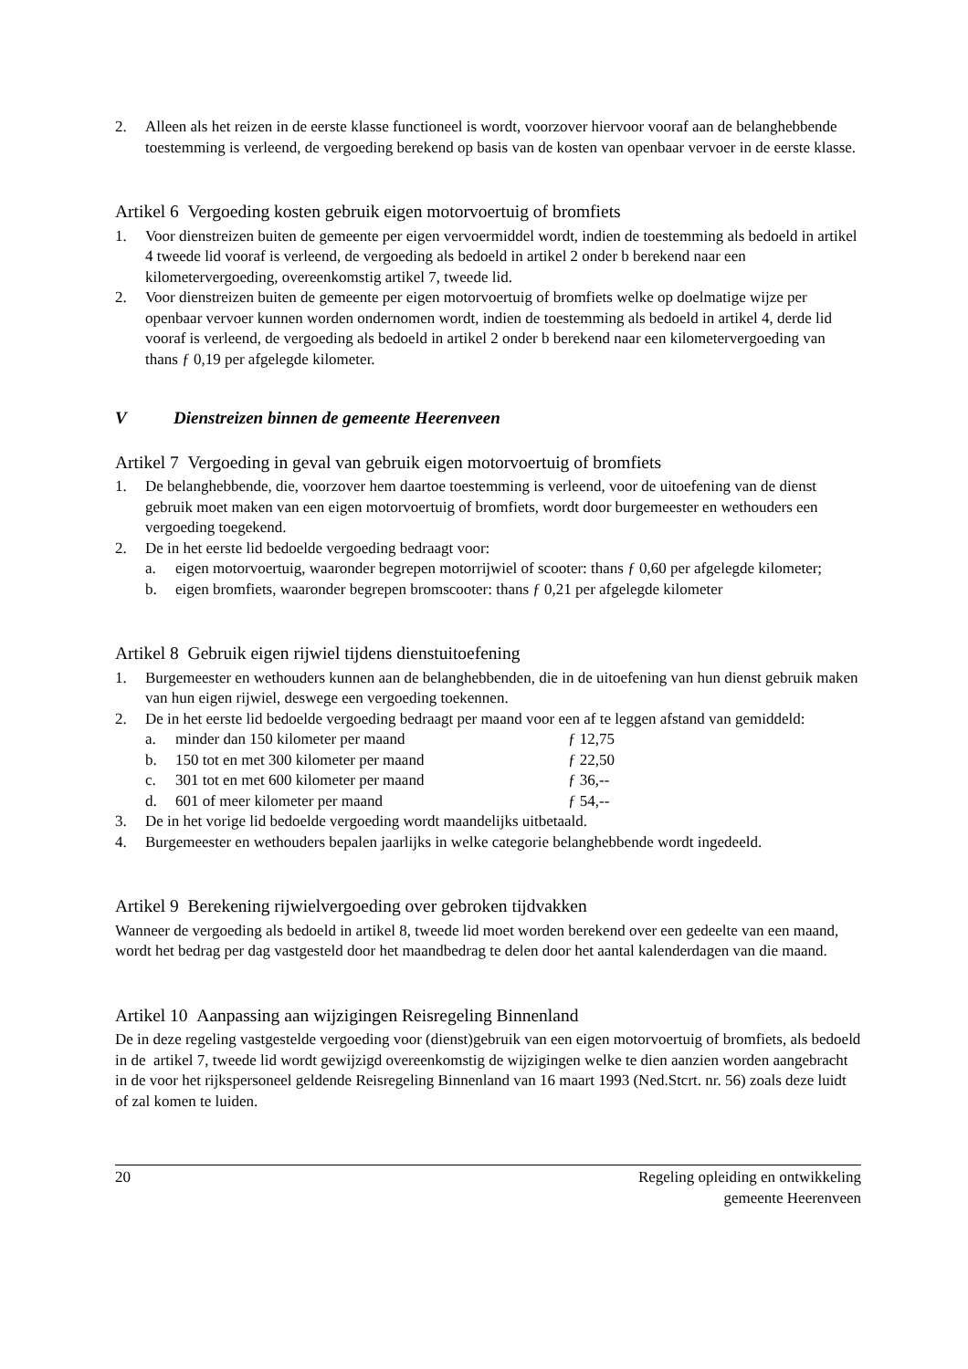2. Alleen als het reizen in de eerste klasse functioneel is wordt, voorzover hiervoor vooraf aan de belanghebbende toestemming is verleend, de vergoeding berekend op basis van de kosten van openbaar vervoer in de eerste klasse.
Artikel 6 Vergoeding kosten gebruik eigen motorvoertuig of bromfiets
1. Voor dienstreizen buiten de gemeente per eigen vervoermiddel wordt, indien de toestemming als bedoeld in artikel 4 tweede lid vooraf is verleend, de vergoeding als bedoeld in artikel 2 onder b berekend naar een kilometervergoeding, overeenkomstig artikel 7, tweede lid.
2. Voor dienstreizen buiten de gemeente per eigen motorvoertuig of bromfiets welke op doelmatige wijze per openbaar vervoer kunnen worden ondernomen wordt, indien de toestemming als bedoeld in artikel 4, derde lid vooraf is verleend, de vergoeding als bedoeld in artikel 2 onder b berekend naar een kilometervergoeding van thans ƒ 0,19 per afgelegde kilometer.
V Dienstreizen binnen de gemeente Heerenveen
Artikel 7 Vergoeding in geval van gebruik eigen motorvoertuig of bromfiets
1. De belanghebbende, die, voorzover hem daartoe toestemming is verleend, voor de uitoefening van de dienst gebruik moet maken van een eigen motorvoertuig of bromfiets, wordt door burgemeester en wethouders een vergoeding toegekend.
2. De in het eerste lid bedoelde vergoeding bedraagt voor:
a. eigen motorvoertuig, waaronder begrepen motorrijwiel of scooter: thans ƒ 0,60 per afgelegde kilometer;
b. eigen bromfiets, waaronder begrepen bromscooter: thans ƒ 0,21 per afgelegde kilometer
Artikel 8 Gebruik eigen rijwiel tijdens dienstuitoefening
1. Burgemeester en wethouders kunnen aan de belanghebbenden, die in de uitoefening van hun dienst gebruik maken van hun eigen rijwiel, deswege een vergoeding toekennen.
2. De in het eerste lid bedoelde vergoeding bedraagt per maand voor een af te leggen afstand van gemiddeld:
a. minder dan 150 kilometer per maand ƒ 12,75
b. 150 tot en met 300 kilometer per maand ƒ 22,50
c. 301 tot en met 600 kilometer per maand ƒ 36,--
d. 601 of meer kilometer per maand ƒ 54,--
3. De in het vorige lid bedoelde vergoeding wordt maandelijks uitbetaald.
4. Burgemeester en wethouders bepalen jaarlijks in welke categorie belanghebbende wordt ingedeeld.
Artikel 9 Berekening rijwielvergoeding over gebroken tijdvakken
Wanneer de vergoeding als bedoeld in artikel 8, tweede lid moet worden berekend over een gedeelte van een maand, wordt het bedrag per dag vastgesteld door het maandbedrag te delen door het aantal kalenderdagen van die maand.
Artikel 10 Aanpassing aan wijzigingen Reisregeling Binnenland
De in deze regeling vastgestelde vergoeding voor (dienst)gebruik van een eigen motorvoertuig of bromfiets, als bedoeld in de artikel 7, tweede lid wordt gewijzigd overeenkomstig de wijzigingen welke te dien aanzien worden aangebracht in de voor het rijkspersoneel geldende Reisregeling Binnenland van 16 maart 1993 (Ned.Stcrt. nr. 56) zoals deze luidt of zal komen te luiden.
20 Regeling opleiding en ontwikkeling
gemeente Heerenveen